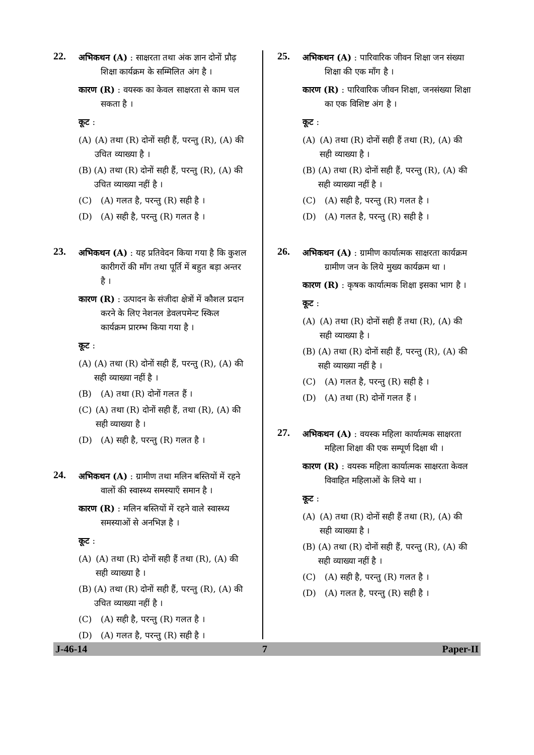22.
अभिकथन (A) : साक्षरता तथा अंक ज्ञान दोनों प्रौढ़ शिक्षा कार्यक्रम के सम्मिलित अंग है ।
कारण (R) : वयस्क का केवल साक्षरता से काम चल सकता है ।
कूट :
(A) (A) तथा (R) दोनों सही हैं, परन्तु (R), (A) की उचित व्याख्या है ।
(B) (A) तथा (R) दोनों सही हैं, परन्तु (R), (A) की उचित व्याख्या नहीं है ।
(C) (A) गलत है, परन्तु (R) सही है ।
(D) (A) सही है, परन्तु (R) गलत है ।
23.
अभिकथन (A) : यह प्रतिवेदन किया गया है कि कुशल कारीगरों की माँग तथा पूर्ति में बहुत बड़ा अन्तर है ।
कारण (R) : उत्पादन के संजीदा क्षेत्रों में कौशल प्रदान करने के लिए नेशनल डेवलपमेन्ट स्किल कार्यक्रम प्रारम्भ किया गया है ।
कूट :
(A) (A) तथा (R) दोनों सही हैं, परन्तु (R), (A) की सही व्याख्या नहीं है ।
(B) (A) तथा (R) दोनों गलत हैं ।
(C) (A) तथा (R) दोनों सही हैं, तथा (R), (A) की सही व्याख्या है ।
(D) (A) सही है, परन्तु (R) गलत है ।
24.
अभिकथन (A) : ग्रामीण तथा मलिन बस्तियों में रहने वालों की स्वास्थ्य समस्याएँ समान है ।
कारण (R) : मलिन बस्तियों में रहने वाले स्वास्थ्य समस्याओं से अनभिज्ञ है ।
कूट :
(A) (A) तथा (R) दोनों सही हैं तथा (R), (A) की सही व्याख्या है ।
(B) (A) तथा (R) दोनों सही हैं, परन्तु (R), (A) की उचित व्याख्या नहीं है ।
(C) (A) सही है, परन्तु (R) गलत है ।
(D) (A) गलत है, परन्तु (R) सही है ।
25.
अभिकथन (A) : पारिवारिक जीवन शिक्षा जन संख्या शिक्षा की एक माँग है ।
कारण (R) : पारिवारिक जीवन शिक्षा, जनसंख्या शिक्षा का एक विशिष्ट अंग है ।
कूट :
(A) (A) तथा (R) दोनों सही हैं तथा (R), (A) की सही व्याख्या है ।
(B) (A) तथा (R) दोनों सही हैं, परन्तु (R), (A) की सही व्याख्या नहीं है ।
(C) (A) सही है, परन्तु (R) गलत है ।
(D) (A) गलत है, परन्तु (R) सही है ।
26.
अभिकथन (A) : ग्रामीण कार्यात्मक साक्षरता कार्यक्रम ग्रामीण जन के लिये मुख्य कार्यक्रम था ।
कारण (R) : कृषक कार्यात्मक शिक्षा इसका भाग है ।
कूट :
(A) (A) तथा (R) दोनों सही हैं तथा (R), (A) की सही व्याख्या है ।
(B) (A) तथा (R) दोनों सही हैं, परन्तु (R), (A) की सही व्याख्या नहीं है ।
(C) (A) गलत है, परन्तु (R) सही है ।
(D) (A) तथा (R) दोनों गलत हैं ।
27.
अभिकथन (A) : वयस्क महिला कार्यात्मक साक्षरता महिला शिक्षा की एक सम्पूर्ण दिक्षा थी ।
कारण (R) : वयस्क महिला कार्यात्मक साक्षरता केवल विवाहित महिलाओं के लिये था ।
कूट :
(A) (A) तथा (R) दोनों सही हैं तथा (R), (A) की सही व्याख्या है ।
(B) (A) तथा (R) दोनों सही हैं, परन्तु (R), (A) की सही व्याख्या नहीं है ।
(C) (A) सही है, परन्तु (R) गलत है ।
(D) (A) गलत है, परन्तु (R) सही है ।
J-46-14 7 Paper-II